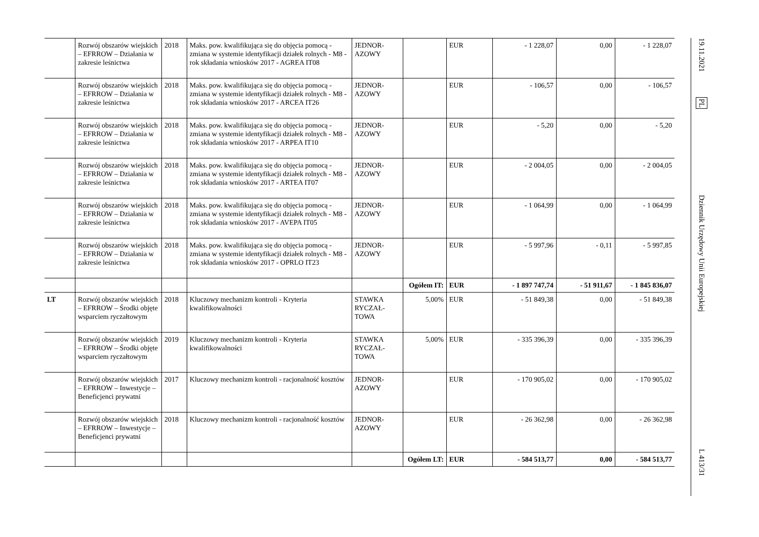| | Rozwój obszarów wiejskich – EFRROW – Działania w zakresie leśnictwa | 2018 | Maks. pow. kwalifikująca się do objęcia pomocą - zmiana w systemie identyfikacji działek rolnych - M8 - rok składania wniosków 2017 - AGREA IT08 | JEDNOR-AZOWY | | EUR | - 1 228,07 | 0,00 | - 1 228,07 |
| | Rozwój obszarów wiejskich – EFRROW – Działania w zakresie leśnictwa | 2018 | Maks. pow. kwalifikująca się do objęcia pomocą - zmiana w systemie identyfikacji działek rolnych - M8 - rok składania wniosków 2017 - ARCEA IT26 | JEDNOR-AZOWY | | EUR | - 106,57 | 0,00 | - 106,57 |
| | Rozwój obszarów wiejskich – EFRROW – Działania w zakresie leśnictwa | 2018 | Maks. pow. kwalifikująca się do objęcia pomocą - zmiana w systemie identyfikacji działek rolnych - M8 - rok składania wniosków 2017 - ARPEA IT10 | JEDNOR-AZOWY | | EUR | - 5,20 | 0,00 | - 5,20 |
| | Rozwój obszarów wiejskich – EFRROW – Działania w zakresie leśnictwa | 2018 | Maks. pow. kwalifikująca się do objęcia pomocą - zmiana w systemie identyfikacji działek rolnych - M8 - rok składania wniosków 2017 - ARTEA IT07 | JEDNOR-AZOWY | | EUR | - 2 004,05 | 0,00 | - 2 004,05 |
| | Rozwój obszarów wiejskich – EFRROW – Działania w zakresie leśnictwa | 2018 | Maks. pow. kwalifikująca się do objęcia pomocą - zmiana w systemie identyfikacji działek rolnych - M8 - rok składania wniosków 2017 - AVEPA IT05 | JEDNOR-AZOWY | | EUR | - 1 064,99 | 0,00 | - 1 064,99 |
| | Rozwój obszarów wiejskich – EFRROW – Działania w zakresie leśnictwa | 2018 | Maks. pow. kwalifikująca się do objęcia pomocą - zmiana w systemie identyfikacji działek rolnych - M8 - rok składania wniosków 2017 - OPRLO IT23 | JEDNOR-AZOWY | | EUR | - 5 997,96 | - 0,11 | - 5 997,85 |
| | | | | | Ogółem IT: | EUR | - 1 897 747,74 | - 51 911,67 | - 1 845 836,07 |
| LT | Rozwój obszarów wiejskich – EFRROW – Środki objęte wsparciem ryczałtowym | 2018 | Kluczowy mechanizm kontroli - Kryteria kwalifikowalności | STAWKA RYCZAŁ-TOWA | 5,00% | EUR | - 51 849,38 | 0,00 | - 51 849,38 |
| | Rozwój obszarów wiejskich – EFRROW – Środki objęte wsparciem ryczałtowym | 2019 | Kluczowy mechanizm kontroli - Kryteria kwalifikowalności | STAWKA RYCZAŁ-TOWA | 5,00% | EUR | - 335 396,39 | 0,00 | - 335 396,39 |
| | Rozwój obszarów wiejskich – EFRROW – Inwestycje – Beneficjenci prywatni | 2017 | Kluczowy mechanizm kontroli - racjonalność kosztów | JEDNOR-AZOWY | | EUR | - 170 905,02 | 0,00 | - 170 905,02 |
| | Rozwój obszarów wiejskich – EFRROW – Inwestycje – Beneficjenci prywatni | 2018 | Kluczowy mechanizm kontroli - racjonalność kosztów | JEDNOR-AZOWY | | EUR | - 26 362,98 | 0,00 | - 26 362,98 |
| | | | | | Ogółem LT: | EUR | - 584 513,77 | 0,00 | - 584 513,77 |
19.11.2021
PL
Dziennik Urzędowy Unii Europejskiej
L 413/31